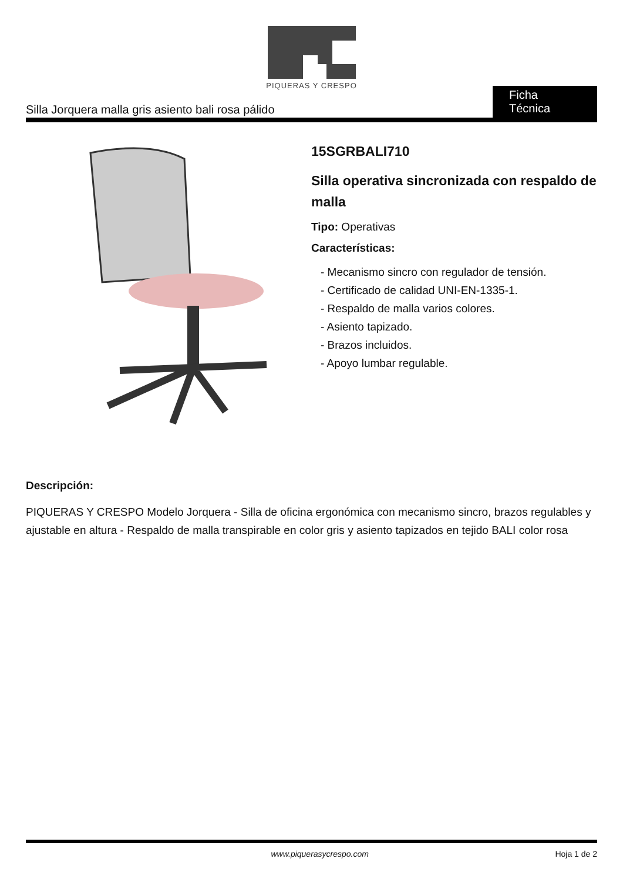PIQUERAS Y CRESPO
Silla Jorquera malla gris asiento bali rosa pálido Ficha Técnica
15SGRBALI710
Silla operativa sincronizada con respaldo de malla
Tipo: Operativas
Características:
- Mecanismo sincro con regulador de tensión.
- Certificado de calidad UNI-EN-1335-1.
- Respaldo de malla varios colores.
- Asiento tapizado.
- Brazos incluidos.
- Apoyo lumbar regulable.
Descripción:
PIQUERAS Y CRESPO Modelo Jorquera - Silla de oficina ergonómica con mecanismo sincro, brazos regulables y ajustable en altura - Respaldo de malla transpirable en color gris y asiento tapizados en tejido BALI color rosa
www.piquerasycrespo.com Hoja 1 de 2